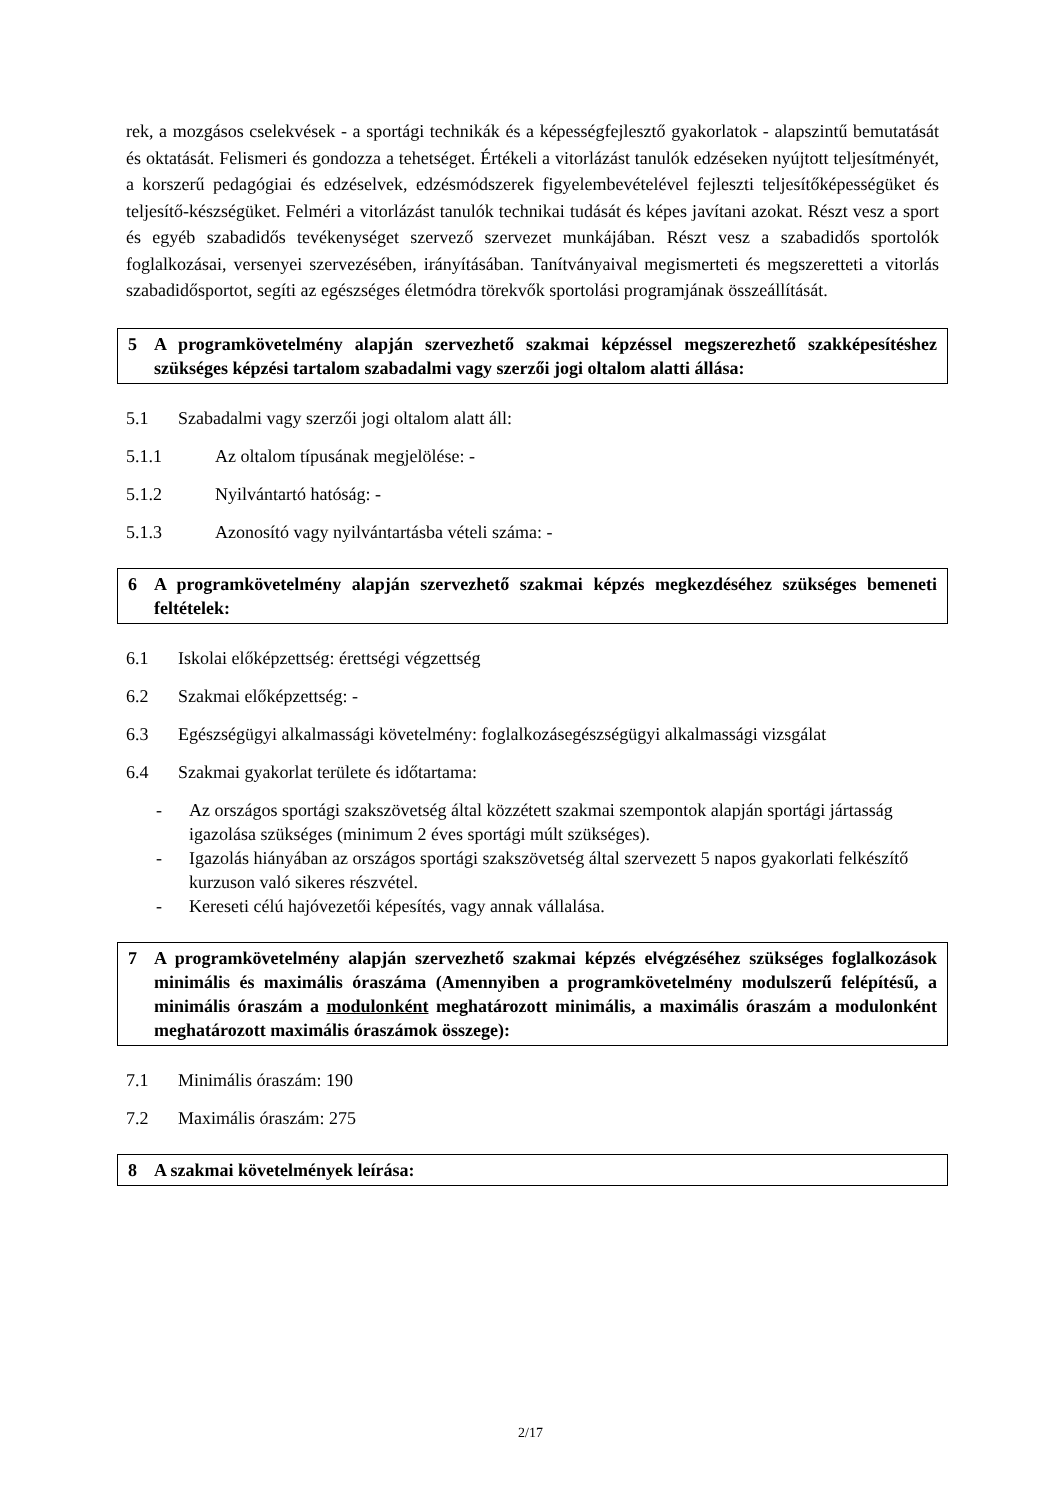rek, a mozgásos cselekvések - a sportági technikák és a képességfejlesztő gyakorlatok - alapszintű bemutatását és oktatását. Felismeri és gondozza a tehetséget. Értékeli a vitorlázást tanulók edzéseken nyújtott teljesítményét, a korszerű pedagógiai és edzéselvek, edzésmódszerek figyelembevételével fejleszti teljesítőképességüket és teljesítő-készségüket. Felméri a vitorlázást tanulók technikai tudását és képes javítani azokat. Részt vesz a sport és egyéb szabadidős tevékenységet szervező szervezet munkájában. Részt vesz a szabadidős sportolók foglalkozásai, versenyei szervezésében, irányításában. Tanítványaival megismerteti és megszeretteti a vitorlás szabadidősportot, segíti az egészséges életmódra törekvők sportolási programjának összeállítását.
5 A programkövetelmény alapján szervezhető szakmai képzéssel megszerezhető szakképesítéshez szükséges képzési tartalom szabadalmi vagy szerzői jogi oltalom alatti állása:
5.1 Szabadalmi vagy szerzői jogi oltalom alatt áll:
5.1.1 Az oltalom típusának megjelölése: -
5.1.2 Nyilvántartó hatóság: -
5.1.3 Azonosító vagy nyilvántartásba vételi száma: -
6 A programkövetelmény alapján szervezhető szakmai képzés megkezdéséhez szükséges bemeneti feltételek:
6.1 Iskolai előképzettség: érettségi végzettség
6.2 Szakmai előképzettség: -
6.3 Egészségügyi alkalmassági követelmény: foglalkozásegészségügyi alkalmassági vizsgálat
6.4 Szakmai gyakorlat területe és időtartama:
- Az országos sportági szakszövetség által közzétett szakmai szempontok alapján sportági jártasság igazolása szükséges (minimum 2 éves sportági múlt szükséges).
- Igazolás hiányában az országos sportági szakszövetség által szervezett 5 napos gyakorlati felkészítő kurzuson való sikeres részvétel.
- Kereseti célú hajóvezetői képesítés, vagy annak vállalása.
7 A programkövetelmény alapján szervezhető szakmai képzés elvégzéséhez szükséges foglalkozások minimális és maximális óraszáma (Amennyiben a programkövetelmény modulszerű felépítésű, a minimális óraszám a modulonként meghatározott minimális, a maximális óraszám a modulonként meghatározott maximális óraszámok összege):
7.1 Minimális óraszám: 190
7.2 Maximális óraszám: 275
8 A szakmai követelmények leírása:
2/17